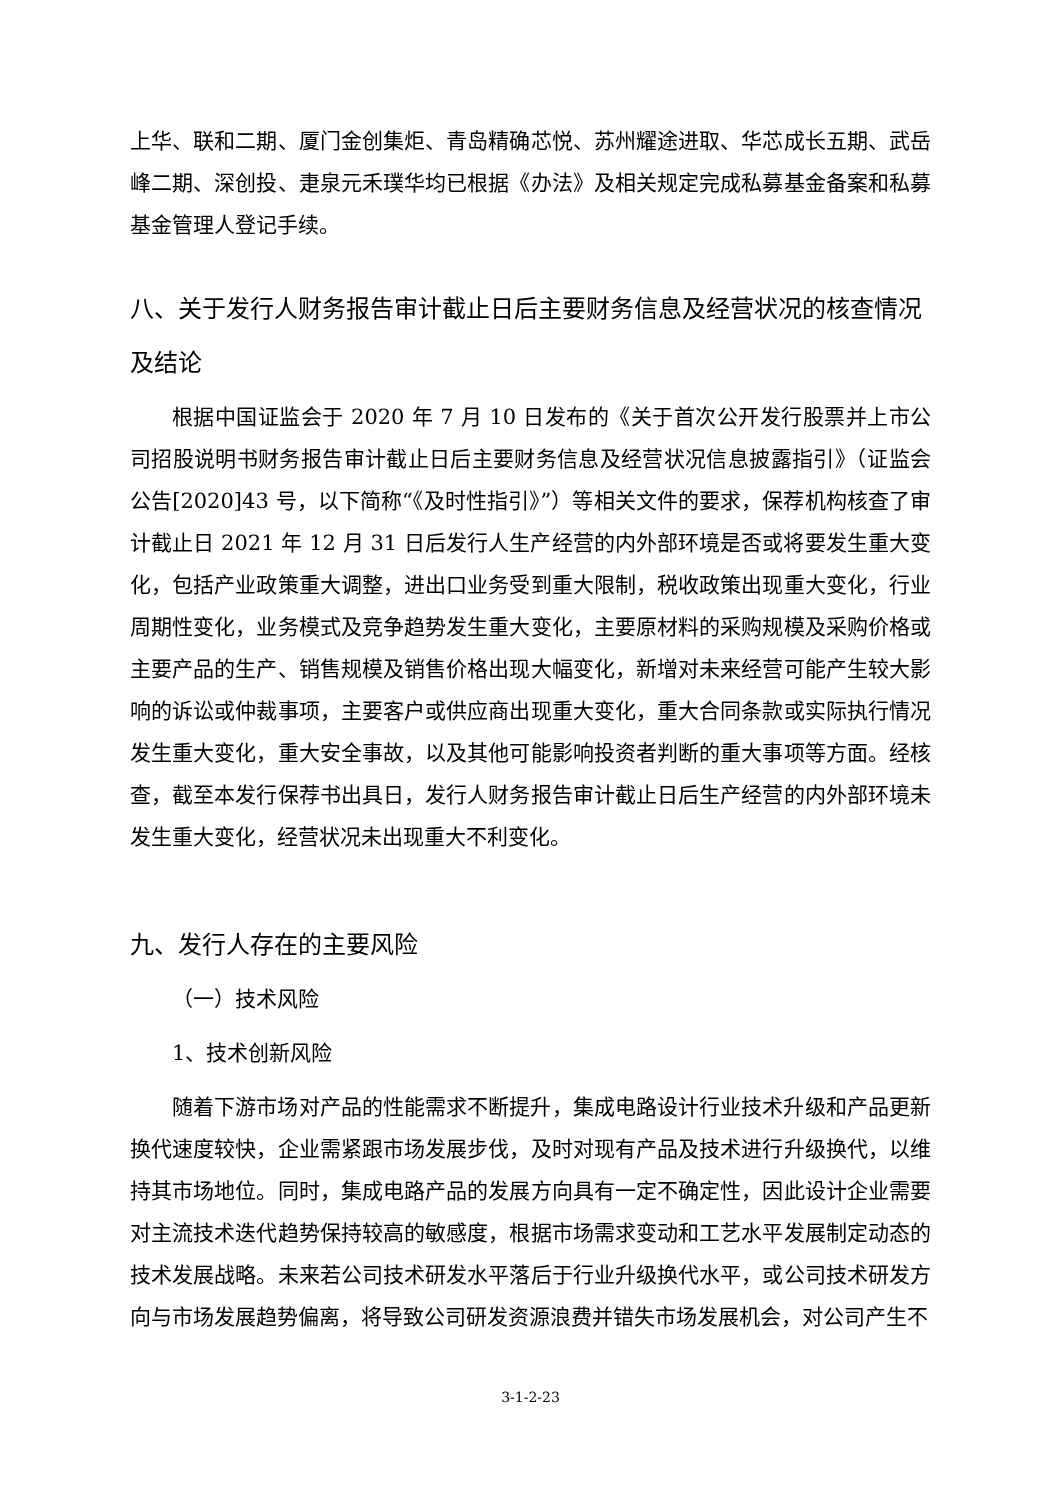上华、联和二期、厦门金创集炬、青岛精确芯悦、苏州耀途进取、华芯成长五期、武岳峰二期、深创投、疌泉元禾璞华均已根据《办法》及相关规定完成私募基金备案和私募基金管理人登记手续。
八、关于发行人财务报告审计截止日后主要财务信息及经营状况的核查情况及结论
根据中国证监会于 2020 年 7 月 10 日发布的《关于首次公开发行股票并上市公司招股说明书财务报告审计截止日后主要财务信息及经营状况信息披露指引》（证监会公告[2020]43 号，以下简称“《及时性指引》”）等相关文件的要求，保荐机构核查了审计截止日 2021 年 12 月 31 日后发行人生产经营的内外部环境是否或将要发生重大变化，包括产业政策重大调整，进出口业务受到重大限制，税收政策出现重大变化，行业周期性变化，业务模式及竞争趋势发生重大变化，主要原材料的采购规模及采购价格或主要产品的生产、销售规模及销售价格出现大幅变化，新增对未来经营可能产生较大影响的诉讼或仲裁事项，主要客户或供应商出现重大变化，重大合同条款或实际执行情况发生重大变化，重大安全事故，以及其他可能影响投资者判断的重大事项等方面。经核查，截至本发行保荐书出具日，发行人财务报告审计截止日后生产经营的内外部环境未发生重大变化，经营状况未出现重大不利变化。
九、发行人存在的主要风险
（一）技术风险
1、技术创新风险
随着下游市场对产品的性能需求不断提升，集成电路设计行业技术升级和产品更新换代速度较快，企业需紧跟市场发展步伐，及时对现有产品及技术进行升级换代，以维持其市场地位。同时，集成电路产品的发展方向具有一定不确定性，因此设计企业需要对主流技术迭代趋势保持较高的敏感度，根据市场需求变动和工艺水平发展制定动态的技术发展战略。未来若公司技术研发水平落后于行业升级换代水平，或公司技术研发方向与市场发展趋势偏离，将导致公司研发资源浪费并错失市场发展机会，对公司产生不
3-1-2-23